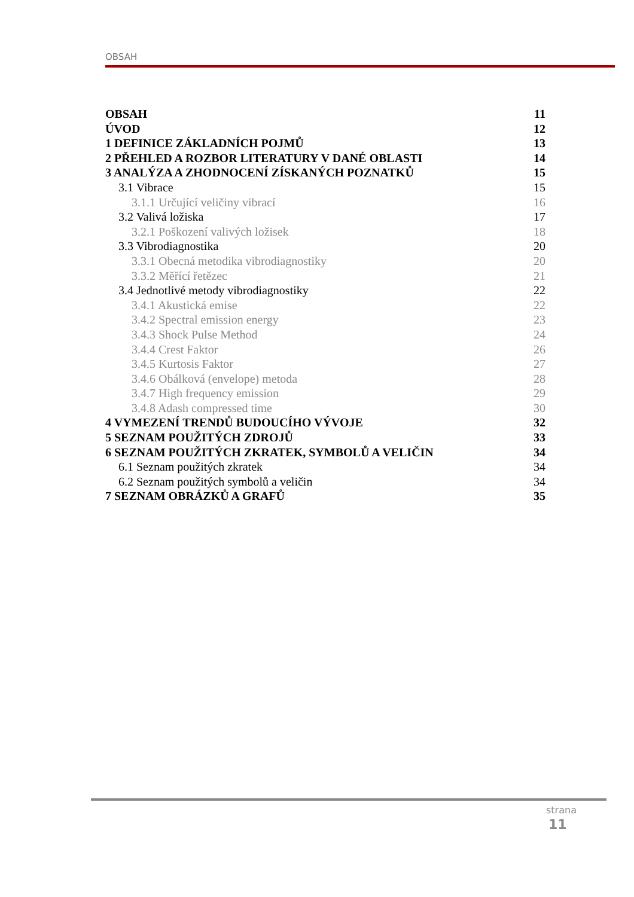OBSAH
OBSAH 11
ÚVOD 12
1 DEFINICE ZÁKLADNÍCH POJMŮ 13
2 PŘEHLED A ROZBOR LITERATURY V DANÉ OBLASTI 14
3 ANALÝZA A ZHODNOCENÍ ZÍSKANÝCH POZNATKŮ 15
3.1 Vibrace 15
3.1.1 Určující veličiny vibrací 16
3.2 Valivá ložiska 17
3.2.1 Poškození valivých ložisek 18
3.3 Vibrodiagnostika 20
3.3.1 Obecná metodika vibrodiagnostiky 20
3.3.2 Měřící řetězec 21
3.4 Jednotlivé metody vibrodiagnostiky 22
3.4.1 Akustická emise 22
3.4.2 Spectral emission energy 23
3.4.3 Shock Pulse Method 24
3.4.4 Crest Faktor 26
3.4.5 Kurtosis Faktor 27
3.4.6 Obálková (envelope) metoda 28
3.4.7 High frequency emission 29
3.4.8 Adash compressed time 30
4 VYMEZENÍ TRENDŮ BUDOUCÍHO VÝVOJE 32
5 SEZNAM POUŽITÝCH ZDROJŮ 33
6 SEZNAM POUŽITÝCH ZKRATEK, SYMBOLŮ A VELIČIN 34
6.1 Seznam použitých zkratek 34
6.2 Seznam použitých symbolů a veličin 34
7 SEZNAM OBRÁZKŮ A GRAFŮ 35
strana
11